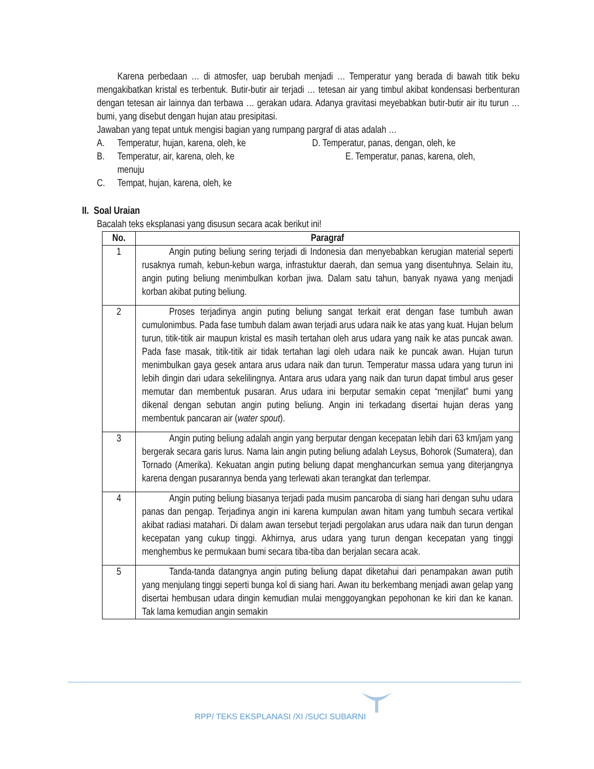Karena perbedaan … di atmosfer, uap berubah menjadi … Temperatur yang berada di bawah titik beku mengakibatkan kristal es terbentuk. Butir-butir air terjadi … tetesan air yang timbul akibat kondensasi berbenturan dengan tetesan air lainnya dan terbawa … gerakan udara. Adanya gravitasi meyebabkan butir-butir air itu turun … bumi, yang disebut dengan hujan atau presipitasi.
Jawaban yang tepat untuk mengisi bagian yang rumpang pargraf di atas adalah …
A. Temperatur, hujan, karena, oleh, ke D. Temperatur, panas, dengan, oleh, ke
B. Temperatur, air, karena, oleh, ke E. Temperatur, panas, karena, oleh,
menuju
C. Tempat, hujan, karena, oleh, ke
II. Soal Uraian
Bacalah teks eksplanasi yang disusun secara acak berikut ini!
| No. | Paragraf |
| --- | --- |
| 1 | Angin puting beliung sering terjadi di Indonesia dan menyebabkan kerugian material seperti rusaknya rumah, kebun-kebun warga, infrastuktur daerah, dan semua yang disentuhnya. Selain itu, angin puting beliung menimbulkan korban jiwa. Dalam satu tahun, banyak nyawa yang menjadi korban akibat puting beliung. |
| 2 | Proses terjadinya angin puting beliung sangat terkait erat dengan fase tumbuh awan cumulonimbus. Pada fase tumbuh dalam awan terjadi arus udara naik ke atas yang kuat. Hujan belum turun, titik-titik air maupun kristal es masih tertahan oleh arus udara yang naik ke atas puncak awan. Pada fase masak, titik-titik air tidak tertahan lagi oleh udara naik ke puncak awan. Hujan turun menimbulkan gaya gesek antara arus udara naik dan turun. Temperatur massa udara yang turun ini lebih dingin dari udara sekelilingnya. Antara arus udara yang naik dan turun dapat timbul arus geser memutar dan membentuk pusaran. Arus udara ini berputar semakin cepat “menjilat” bumi yang dikenal dengan sebutan angin puting beliung. Angin ini terkadang disertai hujan deras yang membentuk pancaran air ( water spout ). |
| 3 | Angin puting beliung adalah angin yang berputar dengan kecepatan lebih dari 63 km/jam yang bergerak secara garis lurus. Nama lain angin puting beliung adalah Leysus, Bohorok (Sumatera), dan Tornado (Amerika). Kekuatan angin puting beliung dapat menghancurkan semua yang diterjangnya karena dengan pusarannya benda yang terlewati akan terangkat dan terlempar. |
| 4 | Angin puting beliung biasanya terjadi pada musim pancaroba di siang hari dengan suhu udara panas dan pengap. Terjadinya angin ini karena kumpulan awan hitam yang tumbuh secara vertikal akibat radiasi matahari. Di dalam awan tersebut terjadi pergolakan arus udara naik dan turun dengan kecepatan yang cukup tinggi. Akhirnya, arus udara yang turun dengan kecepatan yang tinggi menghembus ke permukaan bumi secara tiba-tiba dan berjalan secara acak. |
| 5 | Tanda-tanda datangnya angin puting beliung dapat diketahui dari penampakan awan putih yang menjulang tinggi seperti bunga kol di siang hari. Awan itu berkembang menjadi awan gelap yang disertai hembusan udara dingin kemudian mulai menggoyangkan pepohonan ke kiri dan ke kanan. Tak lama kemudian angin semakin |
RPP/ TEKS EKSPLANASI /XI /SUCI SUBARNI